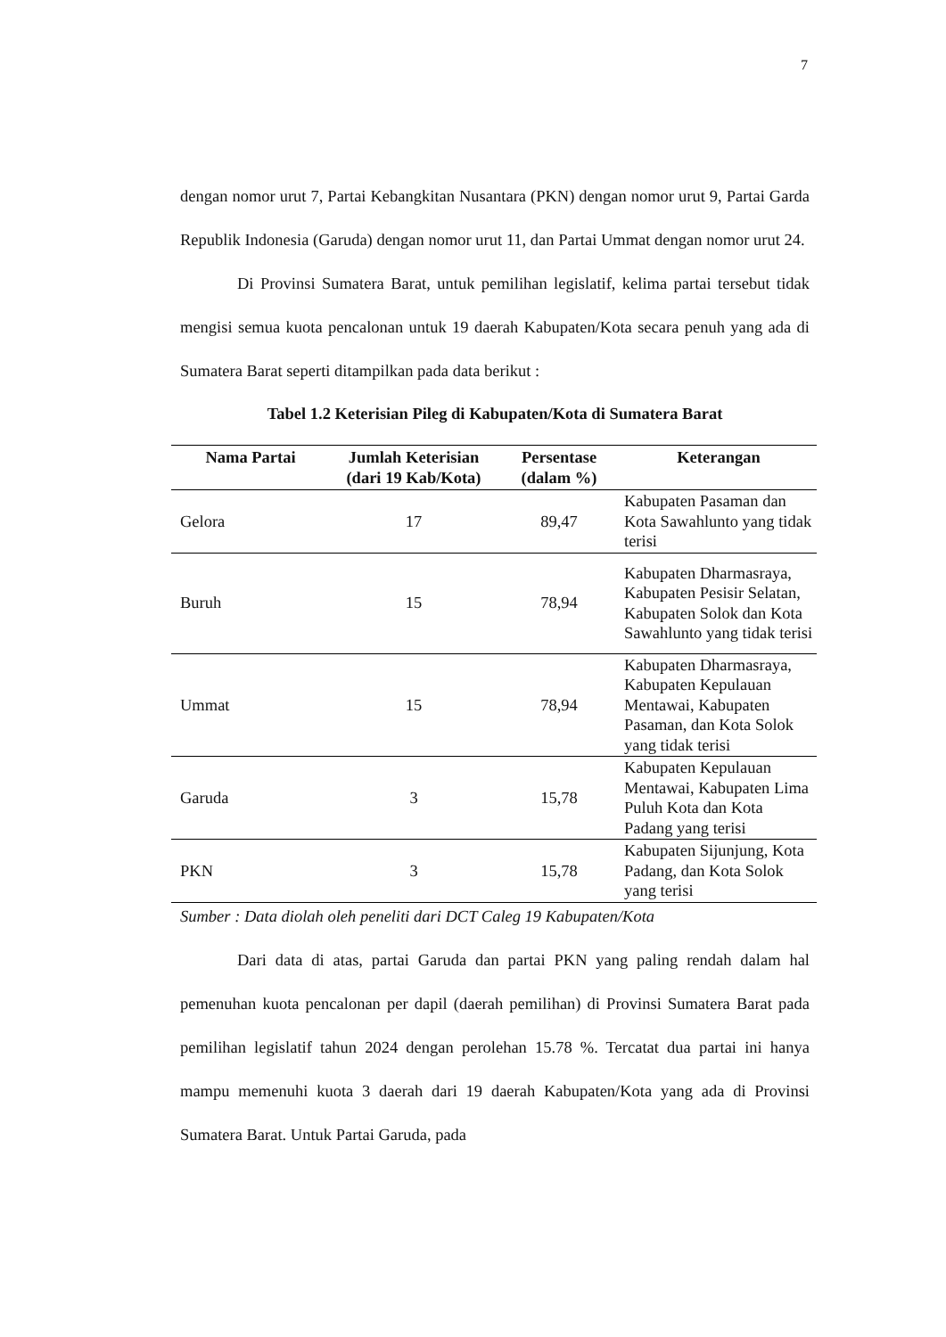7
dengan nomor urut 7, Partai Kebangkitan Nusantara (PKN) dengan nomor urut 9, Partai Garda Republik Indonesia (Garuda) dengan nomor urut 11, dan Partai Ummat dengan nomor urut 24.
Di Provinsi Sumatera Barat, untuk pemilihan legislatif, kelima partai tersebut tidak mengisi semua kuota pencalonan untuk 19 daerah Kabupaten/Kota secara penuh yang ada di Sumatera Barat seperti ditampilkan pada data berikut :
Tabel 1.2 Keterisian Pileg di Kabupaten/Kota di Sumatera Barat
| Nama Partai | Jumlah Keterisian (dari 19 Kab/Kota) | Persentase (dalam %) | Keterangan |
| --- | --- | --- | --- |
| Gelora | 17 | 89,47 | Kabupaten Pasaman dan Kota Sawahlunto yang tidak terisi |
| Buruh | 15 | 78,94 | Kabupaten Dharmasraya, Kabupaten Pesisir Selatan, Kabupaten Solok dan Kota Sawahlunto yang tidak terisi |
| Ummat | 15 | 78,94 | Kabupaten Dharmasraya, Kabupaten Kepulauan Mentawai, Kabupaten Pasaman, dan Kota Solok yang tidak terisi |
| Garuda | 3 | 15,78 | Kabupaten Kepulauan Mentawai, Kabupaten Lima Puluh Kota dan Kota Padang yang terisi |
| PKN | 3 | 15,78 | Kabupaten Sijunjung, Kota Padang, dan Kota Solok yang terisi |
Sumber : Data diolah oleh peneliti dari DCT Caleg 19 Kabupaten/Kota
Dari data di atas, partai Garuda dan partai PKN yang paling rendah dalam hal pemenuhan kuota pencalonan per dapil (daerah pemilihan) di Provinsi Sumatera Barat pada pemilihan legislatif tahun 2024 dengan perolehan 15.78 %. Tercatat dua partai ini hanya mampu memenuhi kuota 3 daerah dari 19 daerah Kabupaten/Kota yang ada di Provinsi Sumatera Barat. Untuk Partai Garuda, pada